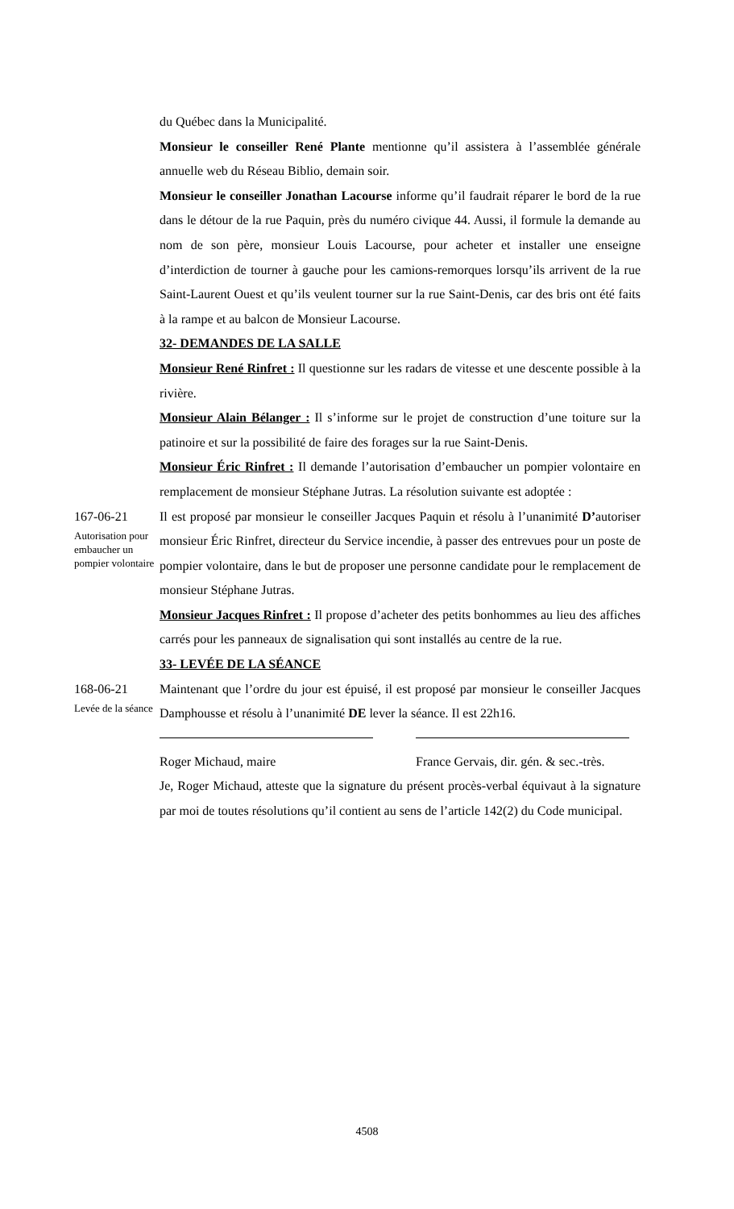du Québec dans la Municipalité.
Monsieur le conseiller René Plante mentionne qu’il assistera à l’assemblée générale annuelle web du Réseau Biblio, demain soir.
Monsieur le conseiller Jonathan Lacourse informe qu’il faudrait réparer le bord de la rue dans le détour de la rue Paquin, près du numéro civique 44. Aussi, il formule la demande au nom de son père, monsieur Louis Lacourse, pour acheter et installer une enseigne d’interdiction de tourner à gauche pour les camions-remorques lorsqu’ils arrivent de la rue Saint-Laurent Ouest et qu’ils veulent tourner sur la rue Saint-Denis, car des bris ont été faits à la rampe et au balcon de Monsieur Lacourse.
32- DEMANDES DE LA SALLE
Monsieur René Rinfret : Il questionne sur les radars de vitesse et une descente possible à la rivière.
Monsieur Alain Bélanger : Il s’informe sur le projet de construction d’une toiture sur la patinoire et sur la possibilité de faire des forages sur la rue Saint-Denis.
Monsieur Éric Rinfret : Il demande l’autorisation d’embaucher un pompier volontaire en remplacement de monsieur Stéphane Jutras. La résolution suivante est adoptée :
167-06-21
Autorisation pour embaucher un pompier volontaire
Il est proposé par monsieur le conseiller Jacques Paquin et résolu à l’unanimité D’autoriser monsieur Éric Rinfret, directeur du Service incendie, à passer des entrevues pour un poste de pompier volontaire, dans le but de proposer une personne candidate pour le remplacement de monsieur Stéphane Jutras.
Monsieur Jacques Rinfret : Il propose d’acheter des petits bonhommes au lieu des affiches carrés pour les panneaux de signalisation qui sont installés au centre de la rue.
33- LEVÉE DE LA SÉANCE
168-06-21
Levée de la séance
Maintenant que l’ordre du jour est épuisé, il est proposé par monsieur le conseiller Jacques Damphousse et résolu à l’unanimité DE lever la séance. Il est 22h16.
Roger Michaud, maire France Gervais, dir. gén. & sec.-très.
Je, Roger Michaud, atteste que la signature du présent procès-verbal équivaut à la signature par moi de toutes résolutions qu’il contient au sens de l’article 142(2) du Code municipal.
4508